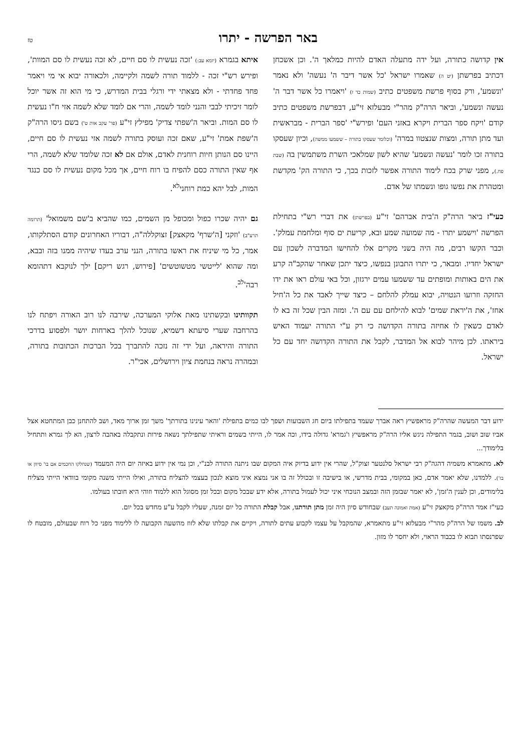באר הפרשה - יתרו
טז
אין קדושה כתורה, ועל ידה מתעלה האדם להיות כמלאך ה'. וכן אשכחן דכתיב בפרשתן (יט ה) שאמרו ישראל 'כל אשר דיבר ה' נעשה' ולא נאמר 'ונשמע', ורק בסוף פרשת משפטים כתיב (שמות כד ז) 'ויאמרו כל אשר דבר ה' נעשה ונשמע', וביאר הרה"ק מהר"י מבעלזא זי"ע, דבפרשת משפטים כתיב קודם 'ויקח ספר הברית ויקרא באזני העם' ופירש"י 'ספר הברית - מבראשית ועד מתן תורה, ומצות שנצטוו במרה' (וכלומר שעסקו בתורה – ששמעו ממשה), וכיון שעסקו בתורה זכו לומר 'נעשה ונשמע' שהיא לשון שמלאכי השרת משתמשין בה (שבת פח.), מפני שרק בכח לימוד התורה אפשר לזכות בכך, כי התורה הק' מקדשת ומטהרת את נפשו גופו ונשמתו של אדם.
כעי"ז ביאר הרה"ק ה'בית אברהם' זי"ע (בפרשתן) את דברי רש"י בתחילת הפרשה 'וישמע יתרו - מה שמועה שמע ובא, קריעת ים סוף ומלחמת עמלק'. וכבר הקשו רבים, מה היה בשני מקרים אלו להחישו המדברה לשכון עם ישראל יחדיו. ומבאר, כי יתרו התבונן בנפשו, כיצד יתכן שאחר שהקב"ה קרע את הים באותות ומופתים עד ששמעו עמים ירגזון, וכל באי עולם ראו את ידו החזקה וזרועו הנטויה, יבוא עמלק להלחם – כיצד שייך לאבד את כל ה'חיל אחז', את ה'יראת שמים' לבוא להילחם עם עם ה'. ומזה הבין שכל זה בא לו לאדם כשאין לו אחיזה בתורה הקדושה כי רק ע"י התורה יעמוד האיש ביראתו. לכן מיהר לבוא אל המדבר, לקבל את התורה הקדושה יחד עם כל ישראל.
איתא בגמרא (יומא עב:) 'זכה נעשית לו סם חיים, לא זכה נעשית לו סם המוות', ופירש רש"י זכה - ללמוד תורה לשמה ולקיימה, ולכאורה יבוא אי מי ויאמר פחד פחדתי - ולא מצאתי ידי ורגלי בבית המדרש, כי מי הוא זה אשר יוכל לומר זיכיתי לבבי והנני לומד לשמה, והרי אם לומד שלא לשמה אזי ח"ו נעשית לו סם המות. וביאר ה'שפתי צדיק' מפילץ זי"ע (פר' עקב אות ט') בשם גיסו הרה"ק ה'שפת אמת' זי"ע, שאם זכה ועוסק בתורה לשמה אזי נעשית לו סם חיים, היינו סם הנותן חיות רוחנית לאדם, אולם אם לא זכה שלומד שלא לשמה, הרי אף שאין התורה כסם להפיח בו רוח חיים, אך מכל מקום נעשית לו סם כנגד המות, לבל יהא כמת רוחני<sup>לא</sup>.
גם יהיה שכרו כפול ומכופל מן השמים, כמו שהביא ב'שם משמואל' (תרומה תרע"ב) 'וזקני [ה'שרף' מקאצק] זצוקללה"ה, דבוריו האחרונים קודם הסתלקותו, אמר, כל מי שיניח את ראשו בתורה, הנני ערב בעדו שיהיה ממנו בזה ובבא, ומה שהוא 'לייטשי מטשוטשים' [פירוש, רגש ריקם] ילך לנוקבא דתהומא רבה'<sup>לב</sup>.
תקוותינו ובקשתינו מאת אלוקי המערכה, שירבה לנו רוב האורה ויפתח לנו בהרחבה שערי סיעתא דשמיא, שנוכל להלך בארחות יושר ולפסוע בדרכי התורה והיראה, ועל ידי זה נזכה להתברך בכל הברכות הכתובות בתורה, ובמהרה נראה בנחמת ציון וירושלים, אכי"ר.
ידוע דבר המעשה שהרה"ק מראפשיץ ראה אברך שעמד בתפילתו ביום חג השבועות ושפך לבו כמים בתפילת 'והאר עינינו בתורתך' משך זמן ארוך מאד, ושב להתחנן כבן המתחטא אצל אביו שוב ושוב, בגמר התפילה ניגש אליו הרה"ק מראפשיץ ו'גמרא' גדולה בידו, וכה אמר לו, הייתי בשמים וראיתי שתפילתך נשאה פירות ונתקבלה באהבה לרצון, הא לך גמרא ותתחיל בלימודך...
לא. מתאמרא משמיה דהגה"ק רבי ישראל סלנטער זצוק"ל, שהרי אין ידוע בדיוק איה המקום שבו ניתנה התורה לבנ"י, וכן נמי אין ידוע באיזה יום היה המעמד (שנחלקו החכמים אם בו' סיוון או בז'). ללמדנו, שלא יאמר אדם, כאן במקומי, בבית מדרשי, או בישיבה זו ובכולל זה בו אני נמצא איני מוצא לנכון בעצמי להצליח בתורה, ואילו הייתי משנה מקומי בוודאי הייתי מצליח בלימודים, וכן לענין ה'זמן', לא יאמר שבזמן הזה ובמצב הנוכחי איני יכול לעמול בתורה, אלא ידע שבכל מקום ובכל זמן מסוגל הוא ללמוד וזוהי היא חובתו בעולמו.
כעי"ז אמר הרה"ק מקאצק זי"ע (אמת ואמונה תעב) שבחודש סיון היה זמן מתן תורתנו, אבל קבלת התורה כל יום זמנה, שעליו לקבל ע"ע מחדש בכל יום.
לב. משמו של הרה"ק מהר"י מבעלזא זי"ע מתאמרא, שהמקבל על עצמו לקבוע עתים לתורה, ויקיים את קבלתו שלא לזוז מהשעה הקבועה לו ללימוד מפני כל רוח שבעולם, מובטח לו שפרנסתו תבוא לו בכבוד הראוי, ולא יחסר לו מזון.